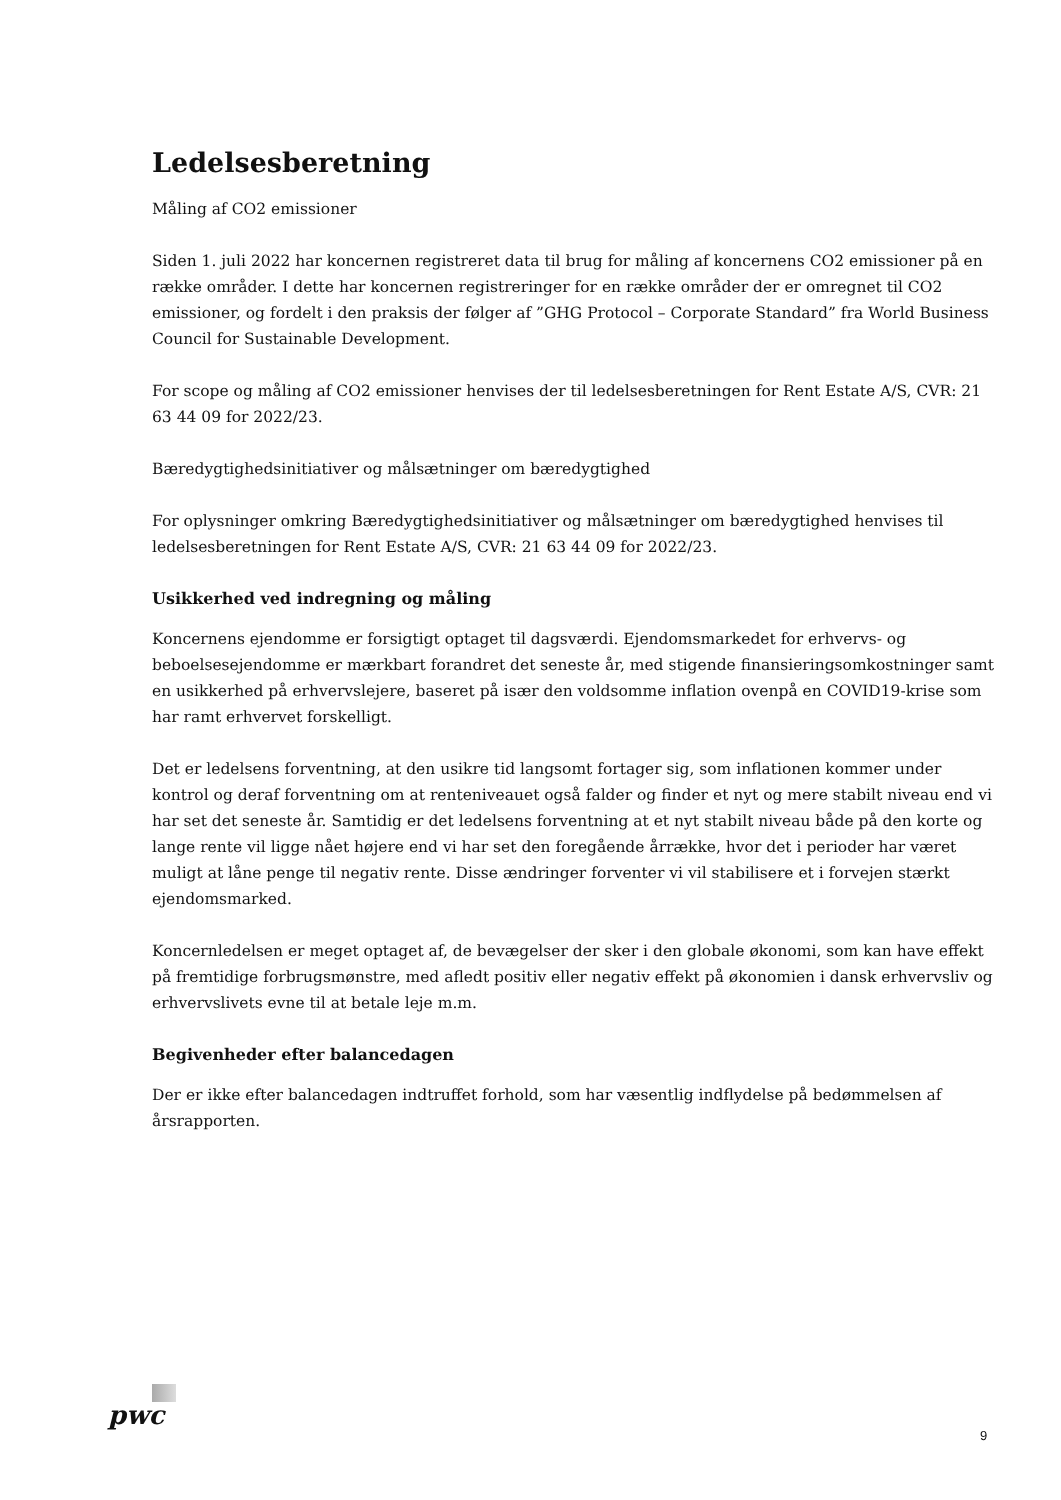Ledelsesberetning
Måling af CO2 emissioner
Siden 1. juli 2022 har koncernen registreret data til brug for måling af koncernens CO2 emissioner på en række områder. I dette har koncernen registreringer for en række områder der er omregnet til CO2 emissioner, og fordelt i den praksis der følger af ”GHG Protocol – Corporate Standard” fra World Business Council for Sustainable Development.
For scope og måling af CO2 emissioner henvises der til ledelsesberetningen for Rent Estate A/S, CVR: 21 63 44 09 for 2022/23.
Bæredygtighedsinitiativer og målsætninger om bæredygtighed
For oplysninger omkring Bæredygtighedsinitiativer og målsætninger om bæredygtighed henvises til ledelsesberetningen for Rent Estate A/S, CVR: 21 63 44 09 for 2022/23.
Usikkerhed ved indregning og måling
Koncernens ejendomme er forsigtigt optaget til dagsværdi. Ejendomsmarkedet for erhvervs- og beboelsesejendomme er mærkbart forandret det seneste år, med stigende finansieringsomkostninger samt en usikkerhed på erhvervslejere, baseret på især den voldsomme inflation ovenpå en COVID19-krise som har ramt erhvervet forskelligt.
Det er ledelsens forventning, at den usikre tid langsomt fortager sig, som inflationen kommer under kontrol og deraf forventning om at renteniveauet også falder og finder et nyt og mere stabilt niveau end vi har set det seneste år. Samtidig er det ledelsens forventning at et nyt stabilt niveau både på den korte og lange rente vil ligge nået højere end vi har set den foregående årrække, hvor det i perioder har været muligt at låne penge til negativ rente. Disse ændringer forventer vi vil stabilisere et i forvejen stærkt ejendomsmarked.
Koncernledelsen er meget optaget af, de bevægelser der sker i den globale økonomi, som kan have effekt på fremtidige forbrugsmønstre, med afledt positiv eller negativ effekt på økonomien i dansk erhvervsliv og erhvervslivets evne til at betale leje m.m.
Begivenheder efter balancedagen
Der er ikke efter balancedagen indtruffet forhold, som har væsentlig indflydelse på bedømmelsen af årsrapporten.
pwc
9